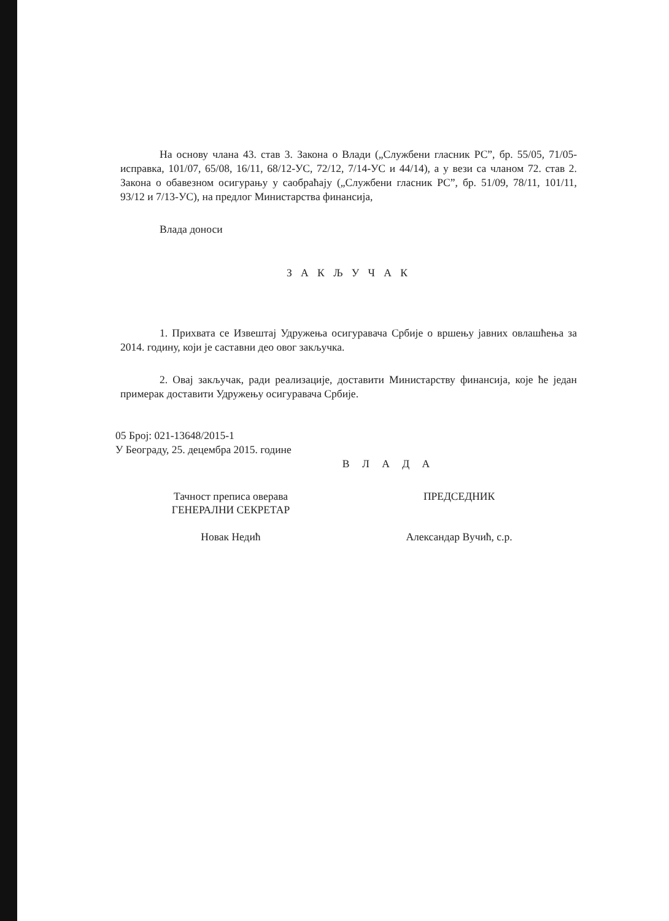На основу члана 43. став 3. Закона о Влади („Службени гласник РС”, бр. 55/05, 71/05-исправка, 101/07, 65/08, 16/11, 68/12-УС, 72/12, 7/14-УС и 44/14), а у вези са чланом 72. став 2. Закона о обавезном осигурању у саобраћају („Службени гласник РС”, бр. 51/09, 78/11, 101/11, 93/12 и 7/13-УС), на предлог Министарства финансија,
Влада доноси
З А К Љ У Ч А К
1. Прихвата се Извештај Удружења осигуравача Србије о вршењу јавних овлашћења за 2014. годину, који је саставни део овог закључка.
2. Овај закључак, ради реализације, доставити Министарству финансија, које ће један примерак доставити Удружењу осигуравача Србије.
05 Број: 021-13648/2015-1
У Београду, 25. децембра 2015. године
В Л А Д А
Тачност преписа оверава
ГЕНЕРАЛНИ СЕКРЕТАР
Новак Недић
ПРЕДСЕДНИК
Александар Вучић, с.р.